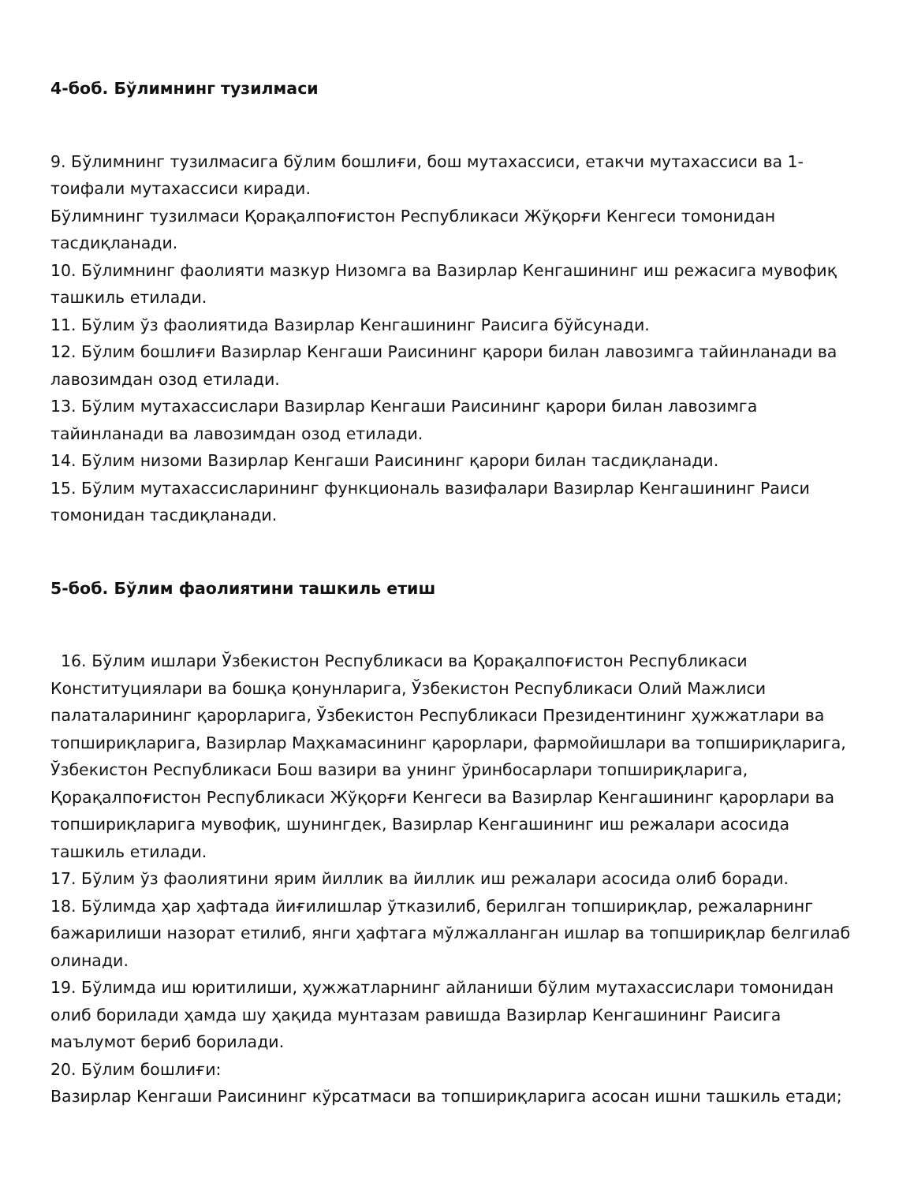4-боб. Бўлимнинг тузилмаси
9. Бўлимнинг тузилмасига бўлим бошлиғи, бош мутахассиси, етакчи мутахассиси ва 1-тоифали мутахассиси киради.
Бўлимнинг тузилмаси Қорақалпоғистон Республикаси Жўқорғи Кенгеси томонидан тасдиқланади.
10. Бўлимнинг фаолияти мазкур Низомга ва Вазирлар Кенгашининг иш режасига мувофиқ ташкиль етилади.
11. Бўлим ўз фаолиятида Вазирлар Кенгашининг Раисига бўйсунади.
12. Бўлим бошлиғи Вазирлар Кенгаши Раисининг қарори билан лавозимга тайинланади ва лавозимдан озод етилади.
13. Бўлим мутахассислари Вазирлар Кенгаши Раисининг қарори билан лавозимга тайинланади ва лавозимдан озод етилади.
14. Бўлим низоми Вазирлар Кенгаши Раисининг қарори билан тасдиқланади.
15. Бўлим мутахассисларининг функциональ вазифалари Вазирлар Кенгашининг Раиси томонидан тасдиқланади.
5-боб. Бўлим фаолиятини ташкиль етиш
16. Бўлим ишлари Ўзбекистон Республикаси ва Қорақалпоғистон Республикаси Конституциялари ва бошқа қонунларига, Ўзбекистон Республикаси Олий Мажлиси палаталарининг қарорларига, Ўзбекистон Республикаси Президентининг ҳужжатлари ва топшириқларига, Вазирлар Маҳкамасининг қарорлари, фармойишлари ва топшириқларига, Ўзбекистон Республикаси Бош вазири ва унинг ўринбосарлари топшириқларига, Қорақалпоғистон Республикаси Жўқорғи Кенгеси ва Вазирлар Кенгашининг қарорлари ва топшириқларига мувофиқ, шунингдек, Вазирлар Кенгашининг иш режалари асосида ташкиль етилади.
17. Бўлим ўз фаолиятини ярим йиллик ва йиллик иш режалари асосида олиб боради.
18. Бўлимда ҳар ҳафтада йиғилишлар ўтказилиб, берилган топшириқлар, режаларнинг бажарилиши назорат етилиб, янги ҳафтага мўлжалланган ишлар ва топшириқлар белгилаб олинади.
19. Бўлимда иш юритилиши, ҳужжатларнинг айланиши бўлим мутахассислари томонидан олиб борилади ҳамда шу ҳақида мунтазам равишда Вазирлар Кенгашининг Раисига маълумот бериб борилади.
20. Бўлим бошлиғи:
Вазирлар Кенгаши Раисининг кўрсатмаси ва топшириқларига асосан ишни ташкиль етади;